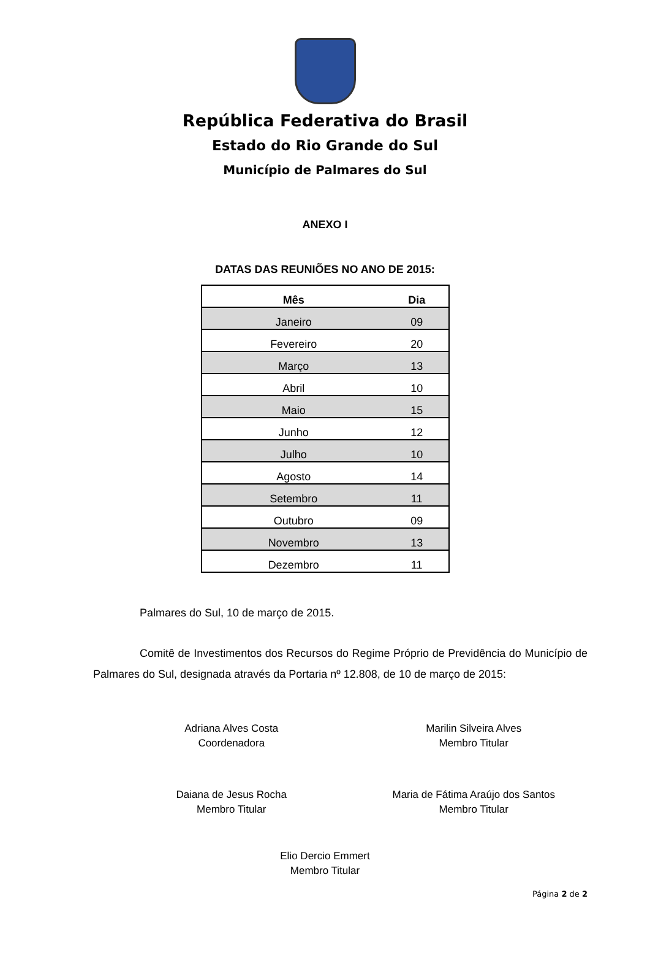República Federativa do Brasil
Estado do Rio Grande do Sul
Município de Palmares do Sul
ANEXO I
DATAS DAS REUNIÕES NO ANO DE 2015:
| Mês | Dia |
| --- | --- |
| Janeiro | 09 |
| Fevereiro | 20 |
| Março | 13 |
| Abril | 10 |
| Maio | 15 |
| Junho | 12 |
| Julho | 10 |
| Agosto | 14 |
| Setembro | 11 |
| Outubro | 09 |
| Novembro | 13 |
| Dezembro | 11 |
Palmares do Sul, 10 de março de 2015.
Comitê de Investimentos dos Recursos do Regime Próprio de Previdência do Município de Palmares do Sul, designada através da Portaria nº 12.808, de 10 de março de 2015:
Adriana Alves Costa
Coordenadora
Marilin Silveira Alves
Membro Titular
Daiana de Jesus Rocha
Membro Titular
Maria de Fátima Araújo dos Santos
Membro Titular
Elio Dercio Emmert
Membro Titular
Página 2 de 2